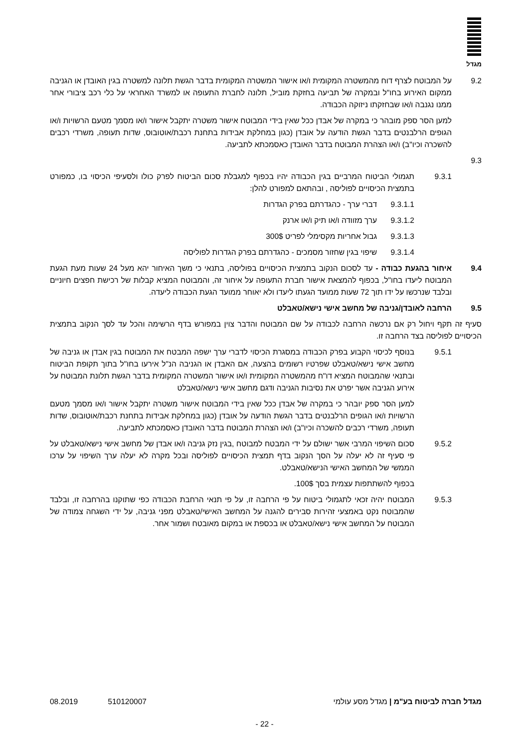מגדל
9.2 על המבוטח לצרף דוח מהמשטרה המקומית ו/או אישור המשטרה המקומית בדבר הגשת תלונה למשטרה בגין האובדן או הגניבה ממקום האירוע בחו"ל ובמקרה של תביעה בחזקת מוביל, תלונה לחברת התעופה או למשרד האחראי על כלי רכב ציבורי אחר ממנו נגנבה ו/או שבחזקתו ניזוקה הכבודה.
למען הסר ספק מובהר כי במקרה של אבדן ככל שאין בידי המבוטח אישור משטרה יתקבל אישור ו/או מסמך מטעם הרשויות ו/או הגופים הרלבנטים בדבר הגשת הודעה על אובדן (כגון במחלקת אבידות בתחנת רכבת/אוטובוס, שדות תעופה, משרדי רכבים להשכרה וכיו"ב) ו/או הצהרת המבוטח בדבר האובדן כאסמכתא לתביעה.
9.3
9.3.1 תגמולי הביטוח המרביים בגין הכבודה יהיו בכפוף למגבלת סכום הביטוח לפרק כולו ולסעיפי הכיסוי בו, כמפורט בתמצית הכיסויים לפוליסה , ובהתאם למפורט להלן:
9.3.1.1 דברי ערך - כהגדרתם בפרק הגדרות
9.3.1.2 ערך מזוודה ו/או תיק ו/או ארנק
9.3.1.3 גבול אחריות מקסימלי לפריט 300$
9.3.1.4 שיפוי בגין שחזור מסמכים - כהגדרתם בפרק הגדרות לפוליסה
9.4 איחור בהגעת כבודה - עד לסכום הנקוב בתמצית הכיסויים בפוליסה, בתנאי כי משך האיחור יהא מעל 24 שעות מעת הגעת המבוטח ליעדו בחו"ל, בכפוף להמצאת אישור חברת התעופה על איחור זה, והמבוטח המציא קבלות של רכישת חפצים חיוניים ובלבד שנרכשו על ידו תוך 72 שעות ממועד הגעתו ליעדו ולא יאוחר ממועד הגעת הכבודה ליעדה.
9.5 הרחבה לאובדן/גניבה של מחשב אישי נישא/טאבלט
סעיף זה תקף ויחול רק אם נרכשה הרחבה לכבודה על שם המבוטח והדבר צוין במפורש בדף הרשימה והכל עד לסך הנקוב בתמצית הכיסויים לפוליסה בצד הרחבה זו.
9.5.1 בנוסף לכיסוי הקבוע בפרק הכבודה במסגרת הכיסוי לדברי ערך ישפה המבטח את המבוטח בגין אבדן או גניבה של מחשב אישי נישא/טאבלט שפרטיו רשומים בהצעה, אם האבדן או הגניבה הנ"ל אירעו בחו"ל בתוך תקופת הביטוח ובתנאי שהמבוטח המציא דו"ח מהמשטרה המקומית ו/או אישור המשטרה המקומית בדבר הגשת תלונת המבוטח על אירוע הגניבה אשר יפרט את נסיבות הגניבה ודגם מחשב אישי נישא/טאבלט
למען הסר ספק יובהר כי במקרה של אבדן ככל שאין בידי המבוטח אישור משטרה יתקבל אישור ו/או מסמך מטעם הרשויות ו/או הגופים הרלבנטים בדבר הגשת הודעה על אובדן (כגון במחלקת אבידות בתחנת רכבת/אוטובוס, שדות תעופה, משרדי רכבים להשכרה וכיו"ב) ו/או הצהרת המבוטח בדבר האובדן כאסמכתא לתביעה.
9.5.2 סכום השיפוי המרבי אשר ישולם על ידי המבטח למבוטח ,בגין נזק גניבה ו/או אבדן של מחשב אישי נישא/טאבלט על פי סעיף זה לא יעלה על הסך הנקוב בדף תמצית הכיסויים לפוליסה ובכל מקרה לא יעלה ערך השיפוי על ערכו הממשי של המחשב האישי הנישא/טאבלט.
בכפוף להשתתפות עצמית בסך 100$.
9.5.3 המבוטח יהיה זכאי לתגמולי ביטוח על פי הרחבה זו, על פי תנאי הרחבת הכבודה כפי שתוקנו בהרחבה זו, ובלבד שהמבוטח נקט באמצעי זהירות סבירים להגנה על המחשב האישי/טאבלט מפני גניבה, על ידי השגחה צמודה של המבוטח על המחשב אישי נישא/טאבלט או בכספת או במקום מאובטח ושמור אחר.
מגדל חברה לביטוח בע"מ | מגדל מסע עולמי 510120007 08.2019
- 22 -